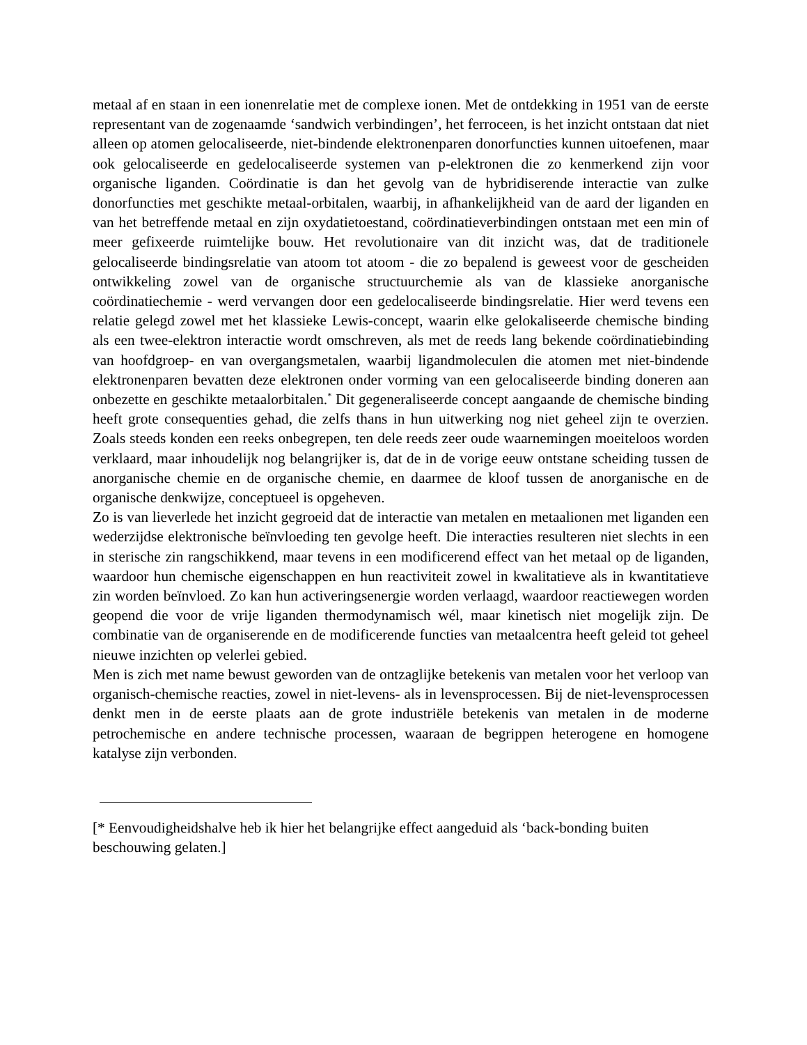metaal af en staan in een ionenrelatie met de complexe ionen. Met de ontdekking in 1951 van de eerste representant van de zogenaamde ‘sandwich verbindingen’, het ferroceen, is het inzicht ontstaan dat niet alleen op atomen gelocaliseerde, niet-bindende elektronenparen donorfuncties kunnen uitoefenen, maar ook gelocaliseerde en gedelocaliseerde systemen van p-elektronen die zo kenmerkend zijn voor organische liganden. Coördinatie is dan het gevolg van de hybridiserende interactie van zulke donorfuncties met geschikte metaal-orbitalen, waarbij, in afhankelijkheid van de aard der liganden en van het betreffende metaal en zijn oxydatietoestand, coördinatieverbindingen ontstaan met een min of meer gefixeerde ruimtelijke bouw. Het revolutionaire van dit inzicht was, dat de traditionele gelocaliseerde bindingsrelatie van atoom tot atoom - die zo bepalend is geweest voor de gescheiden ontwikkeling zowel van de organische structuurchemie als van de klassieke anorganische coördinatiechemie - werd vervangen door een gedelocaliseerde bindingsrelatie. Hier werd tevens een relatie gelegd zowel met het klassieke Lewis-concept, waarin elke gelokaliseerde chemische binding als een twee-elektron interactie wordt omschreven, als met de reeds lang bekende coördinatiebinding van hoofdgroep- en van overgangsmetalen, waarbij ligandmoleculen die atomen met niet-bindende elektronenparen bevatten deze elektronen onder vorming van een gelocaliseerde binding doneren aan onbezette en geschikte metaalorbitalen.<sup>*</sup> Dit gegeneraliseerde concept aangaande de chemische binding heeft grote consequenties gehad, die zelfs thans in hun uitwerking nog niet geheel zijn te overzien. Zoals steeds konden een reeks onbegrepen, ten dele reeds zeer oude waarnemingen moeiteloos worden verklaard, maar inhoudelijk nog belangrijker is, dat de in de vorige eeuw ontstane scheiding tussen de anorganische chemie en de organische chemie, en daarmee de kloof tussen de anorganische en de organische denkwijze, conceptueel is opgeheven.
Zo is van lieverlede het inzicht gegroeid dat de interactie van metalen en metaalionen met liganden een wederzijdse elektronische beïnvloeding ten gevolge heeft. Die interacties resulteren niet slechts in een in sterische zin rangschikkend, maar tevens in een modificerend effect van het metaal op de liganden, waardoor hun chemische eigenschappen en hun reactiviteit zowel in kwalitatieve als in kwantitatieve zin worden beïnvloed. Zo kan hun activeringsenergie worden verlaagd, waardoor reactiewegen worden geopend die voor de vrije liganden thermodynamisch wél, maar kinetisch niet mogelijk zijn. De combinatie van de organiserende en de modificerende functies van metaalcentra heeft geleid tot geheel nieuwe inzichten op velerlei gebied.
Men is zich met name bewust geworden van de ontzaglijke betekenis van metalen voor het verloop van organisch-chemische reacties, zowel in niet-levens- als in levensprocessen. Bij de niet-levensprocessen denkt men in de eerste plaats aan de grote industriële betekenis van metalen in de moderne petrochemische en andere technische processen, waaraan de begrippen heterogene en homogene katalyse zijn verbonden.
[* Eenvoudigheidshalve heb ik hier het belangrijke effect aangeduid als ‘back-bonding buiten beschouwing gelaten.]